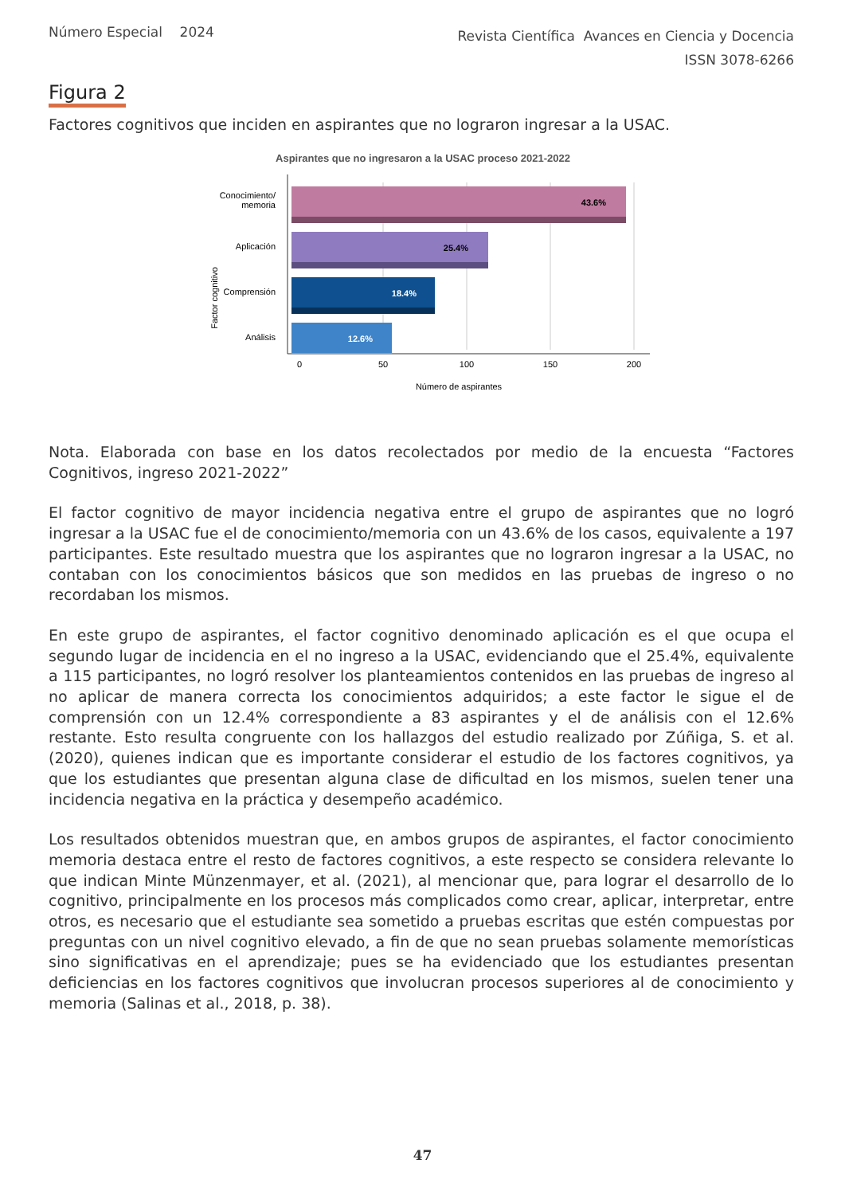Número Especial 2024
Revista Científica Avances en Ciencia y Docencia
ISSN 3078-6266
Figura 2
Factores cognitivos que inciden en aspirantes que no lograron ingresar a la USAC.
Aspirantes que no ingresaron a la USAC proceso 2021-2022
43.6%
25.4%
18.4%
12.6%
Conocimiento/
memoria
Aplicación
Comprensión
Análisis
Factor cognitivo
0
50
100
150
200
Número de aspirantes
Nota. Elaborada con base en los datos recolectados por medio de la encuesta “Factores Cognitivos, ingreso 2021-2022”
El factor cognitivo de mayor incidencia negativa entre el grupo de aspirantes que no logró ingresar a la USAC fue el de conocimiento/memoria con un 43.6% de los casos, equivalente a 197 participantes. Este resultado muestra que los aspirantes que no lograron ingresar a la USAC, no contaban con los conocimientos básicos que son medidos en las pruebas de ingreso o no recordaban los mismos.
En este grupo de aspirantes, el factor cognitivo denominado aplicación es el que ocupa el segundo lugar de incidencia en el no ingreso a la USAC, evidenciando que el 25.4%, equivalente a 115 participantes, no logró resolver los planteamientos contenidos en las pruebas de ingreso al no aplicar de manera correcta los conocimientos adquiridos; a este factor le sigue el de comprensión con un 12.4% correspondiente a 83 aspirantes y el de análisis con el 12.6% restante. Esto resulta congruente con los hallazgos del estudio realizado por Zúñiga, S. et al. (2020), quienes indican que es importante considerar el estudio de los factores cognitivos, ya que los estudiantes que presentan alguna clase de dificultad en los mismos, suelen tener una incidencia negativa en la práctica y desempeño académico.
Los resultados obtenidos muestran que, en ambos grupos de aspirantes, el factor conocimiento memoria destaca entre el resto de factores cognitivos, a este respecto se considera relevante lo que indican Minte Münzenmayer, et al. (2021), al mencionar que, para lograr el desarrollo de lo cognitivo, principalmente en los procesos más complicados como crear, aplicar, interpretar, entre otros, es necesario que el estudiante sea sometido a pruebas escritas que estén compuestas por preguntas con un nivel cognitivo elevado, a fin de que no sean pruebas solamente memorísticas sino significativas en el aprendizaje; pues se ha evidenciado que los estudiantes presentan deficiencias en los factores cognitivos que involucran procesos superiores al de conocimiento y memoria (Salinas et al., 2018, p. 38).
47